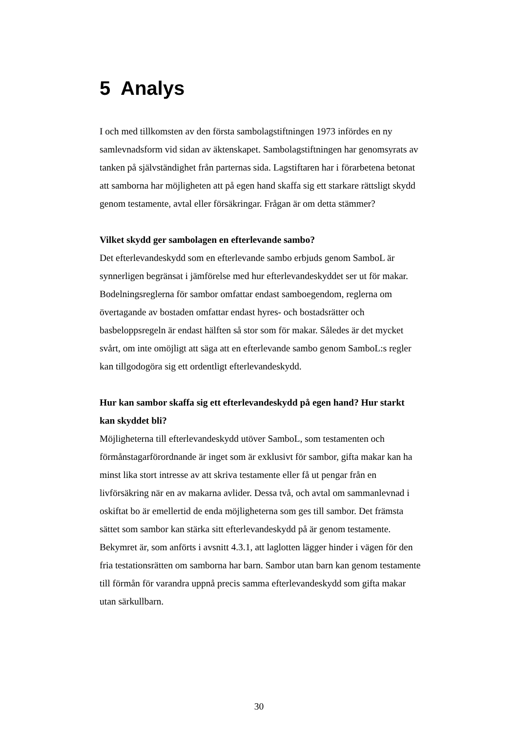5 Analys
I och med tillkomsten av den första sambolagstiftningen 1973 infördes en ny samlevnadsform vid sidan av äktenskapet. Sambolagstiftningen har genomsyrats av tanken på självständighet från parternas sida. Lagstiftaren har i förarbetena betonat att samborna har möjligheten att på egen hand skaffa sig ett starkare rättsligt skydd genom testamente, avtal eller försäkringar. Frågan är om detta stämmer?
Vilket skydd ger sambolagen en efterlevande sambo?
Det efterlevandeskydd som en efterlevande sambo erbjuds genom SamboL är synnerligen begränsat i jämförelse med hur efterlevandeskyddet ser ut för makar. Bodelningsreglerna för sambor omfattar endast samboegendom, reglerna om övertagande av bostaden omfattar endast hyres- och bostadsrätter och basbeloppsregeln är endast hälften så stor som för makar. Således är det mycket svårt, om inte omöjligt att säga att en efterlevande sambo genom SamboL:s regler kan tillgodogöra sig ett ordentligt efterlevandeskydd.
Hur kan sambor skaffa sig ett efterlevandeskydd på egen hand? Hur starkt kan skyddet bli?
Möjligheterna till efterlevandeskydd utöver SamboL, som testamenten och förmånstagarförordnande är inget som är exklusivt för sambor, gifta makar kan ha minst lika stort intresse av att skriva testamente eller få ut pengar från en livförsäkring när en av makarna avlider. Dessa två, och avtal om sammanlevnad i oskiftat bo är emellertid de enda möjligheterna som ges till sambor. Det främsta sättet som sambor kan stärka sitt efterlevandeskydd på är genom testamente. Bekymret är, som anförts i avsnitt 4.3.1, att laglotten lägger hinder i vägen för den fria testationsrätten om samborna har barn. Sambor utan barn kan genom testamente till förmån för varandra uppnå precis samma efterlevandeskydd som gifta makar utan särkullbarn.
30